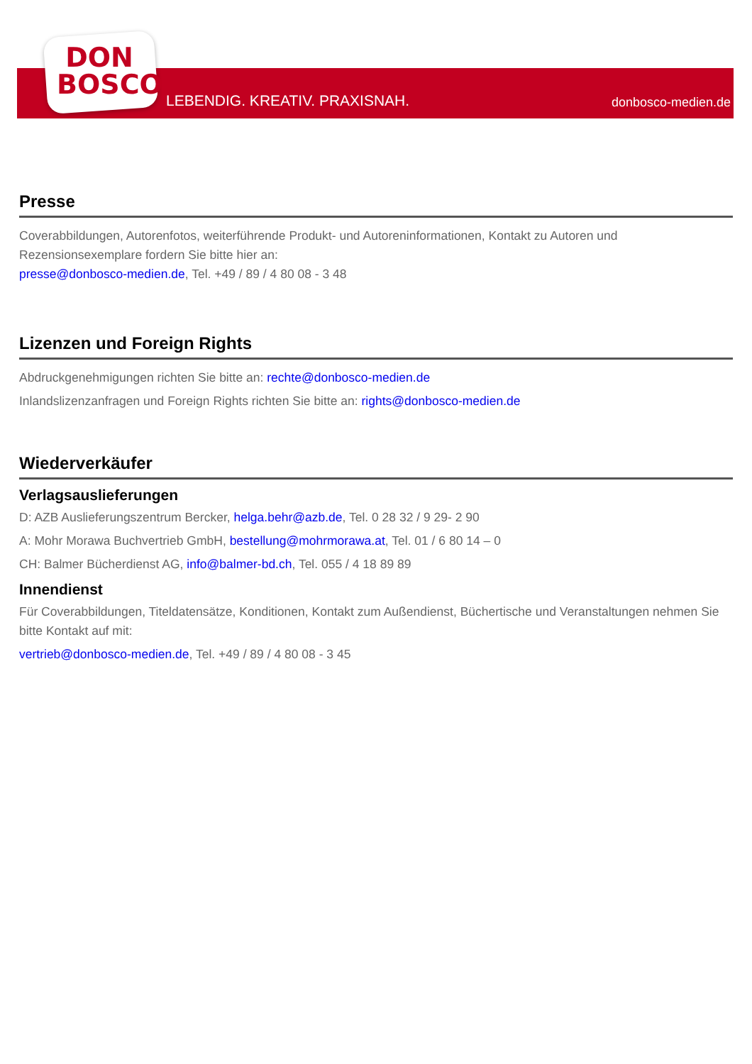DON
BOSCO
LEBENDIG. KREATIV. PRAXISNAH. donbosco-medien.de
Presse
Coverabbildungen, Autorenfotos, weiterführende Produkt- und Autoreninformationen, Kontakt zu Autoren und Rezensionsexemplare fordern Sie bitte hier an:
presse@donbosco-medien.de, Tel. +49 / 89 / 4 80 08 - 3 48
Lizenzen und Foreign Rights
Abdruckgenehmigungen richten Sie bitte an: rechte@donbosco-medien.de
Inlandslizenzanfragen und Foreign Rights richten Sie bitte an: rights@donbosco-medien.de
Wiederverkäufer
Verlagsauslieferungen
D: AZB Auslieferungszentrum Bercker, helga.behr@azb.de, Tel. 0 28 32 / 9 29- 2 90
A: Mohr Morawa Buchvertrieb GmbH, bestellung@mohrmorawa.at, Tel. 01 / 6 80 14 – 0
CH: Balmer Bücherdienst AG, info@balmer-bd.ch, Tel. 055 / 4 18 89 89
Innendienst
Für Coverabbildungen, Titeldatensätze, Konditionen, Kontakt zum Außendienst, Büchertische und Veranstaltungen nehmen Sie bitte Kontakt auf mit:
vertrieb@donbosco-medien.de, Tel. +49 / 89 / 4 80 08 - 3 45